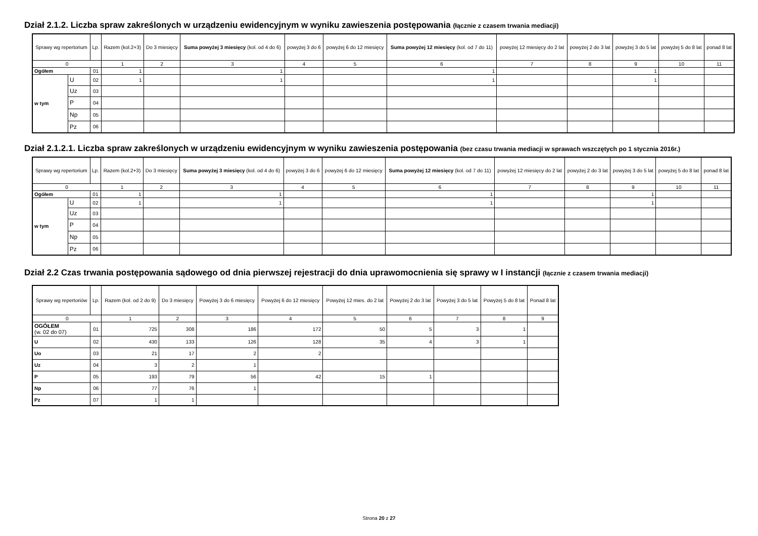Dział 2.1.2. Liczba spraw zakreślonych w urządzeniu ewidencyjnym w wyniku zawieszenia postępowania (łącznie z czasem trwania mediacji)
| Sprawy wg repertorium | | Lp. | Razem (kol.2+3) | Do 3 miesięcy | Suma powyżej 3 miesięcy (kol. od 4 do 6) | powyżej 3 do 6 | powyżej 6 do 12 miesięcy | Suma powyżej 12 miesięcy (kol. od 7 do 11) | powyżej 12 miesięcy do 2 lat | powyżej 2 do 3 lat | powyżej 3 do 5 lat | powyżej 5 do 8 lat | ponad 8 lat |
| --- | --- | --- | --- | --- | --- | --- | --- | --- | --- | --- | --- | --- | --- |
| 0 | | | 1 | 2 | 3 | 4 | 5 | 6 | 7 | 8 | 9 | 10 | 11 |
| Ogółem | | 01 | 1 | | 1 | | | 1 | | | 1 | | |
| w tym | U | 02 | 1 | | 1 | | | 1 | | | 1 | | |
| | Uz | 03 | | | | | | | | | | | |
| | P | 04 | | | | | | | | | | | |
| | Np | 05 | | | | | | | | | | | |
| | Pz | 06 | | | | | | | | | | | |
Dział 2.1.2.1. Liczba spraw zakreślonych w urządzeniu ewidencyjnym w wyniku zawieszenia postępowania (bez czasu trwania mediacji w sprawach wszczętych po 1 stycznia 2016r.)
| Sprawy wg repertorium | | Lp. | Razem (kol.2+3) | Do 3 miesięcy | Suma powyżej 3 miesięcy (kol. od 4 do 6) | powyżej 3 do 6 | powyżej 6 do 12 miesięcy | Suma powyżej 12 miesięcy (kol. od 7 do 11) | powyżej 12 miesięcy do 2 lat | powyżej 2 do 3 lat | powyżej 3 do 5 lat | powyżej 5 do 8 lat | ponad 8 lat |
| --- | --- | --- | --- | --- | --- | --- | --- | --- | --- | --- | --- | --- | --- |
| 0 | | | 1 | 2 | 3 | 4 | 5 | 6 | 7 | 8 | 9 | 10 | 11 |
| Ogółem | | 01 | 1 | | 1 | | | 1 | | | 1 | | |
| w tym | U | 02 | 1 | | 1 | | | 1 | | | 1 | | |
| | Uz | 03 | | | | | | | | | | | |
| | P | 04 | | | | | | | | | | | |
| | Np | 05 | | | | | | | | | | | |
| | Pz | 06 | | | | | | | | | | | |
Dział 2.2 Czas trwania postępowania sądowego od dnia pierwszej rejestracji do dnia uprawomocnienia się sprawy w I instancji (łącznie z czasem trwania mediacji)
| Sprawy wg repertoriów | Lp. | Razem (kol. od 2 do 9) | Do 3 miesięcy | Powyżej 3 do 6 miesięcy | Powyżej 6 do 12 miesięcy | Powyżej 12 mies. do 2 lat | Powyżej 2 do 3 lat | Powyżej 3 do 5 lat | Powyżej 5 do 8 lat | Ponad 8 lat |
| --- | --- | --- | --- | --- | --- | --- | --- | --- | --- | --- |
| 0 | | 1 | 2 | 3 | 4 | 5 | 6 | 7 | 8 | 9 |
| OGÓŁEM (w. 02 do 07) | 01 | 725 | 308 | 186 | 172 | 50 | 5 | 3 | 1 | |
| U | 02 | 430 | 133 | 126 | 128 | 35 | 4 | 3 | 1 | |
| Uo | 03 | 21 | 17 | 2 | 2 | | | | | |
| Uz | 04 | 3 | 2 | 1 | | | | | | |
| P | 05 | 193 | 79 | 56 | 42 | 15 | 1 | | | |
| Np | 06 | 77 | 76 | 1 | | | | | | |
| Pz | 07 | 1 | 1 | | | | | | | |
Strona 20 z 27